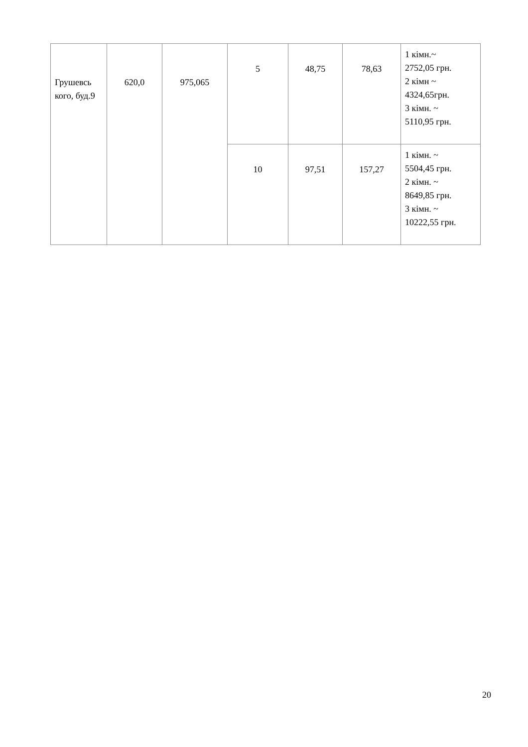| Грушевсь кого, буд.9 | 620,0 | 975,065 | 5 | 48,75 | 78,63 | 1 кімн.~ 2752,05 грн. 2 кімн ~ 4324,65грн. 3 кімн. ~ 5110,95 грн. |
| | | | 10 | 97,51 | 157,27 | 1 кімн. ~ 5504,45 грн. 2 кімн. ~ 8649,85 грн. 3 кімн. ~ 10222,55 грн. |
20